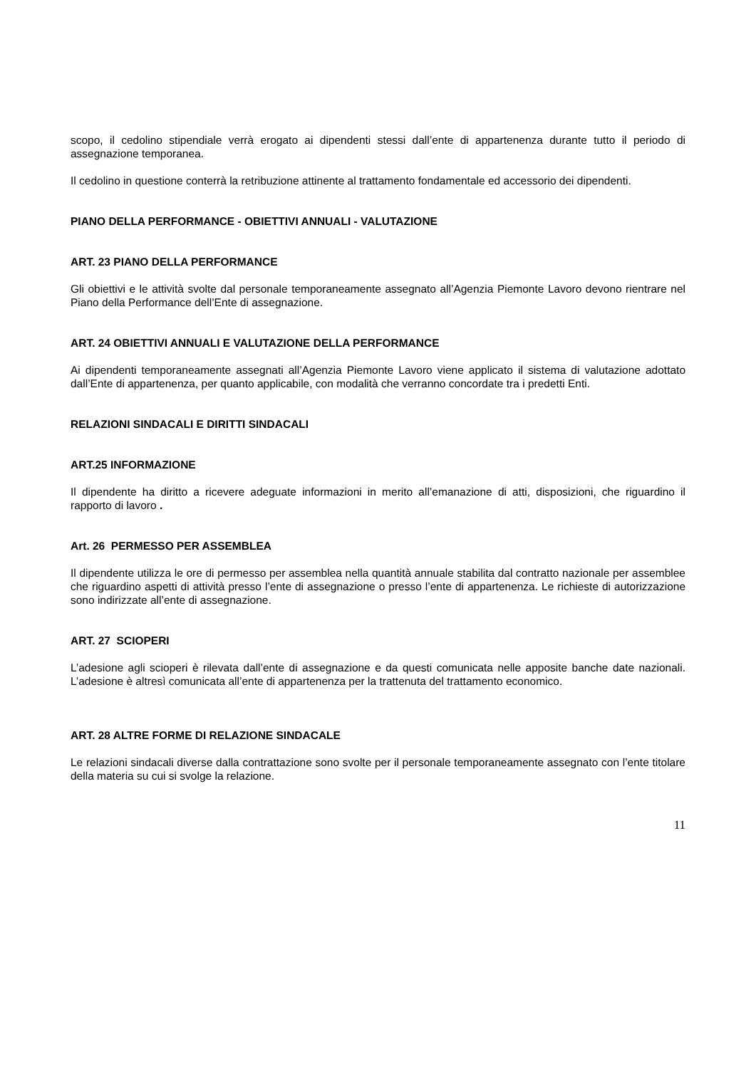scopo, il cedolino stipendiale verrà erogato ai dipendenti stessi dall’ente di appartenenza durante tutto il periodo di assegnazione temporanea.
Il cedolino in questione conterrà la retribuzione attinente al trattamento fondamentale ed accessorio dei dipendenti.
PIANO DELLA PERFORMANCE - OBIETTIVI ANNUALI - VALUTAZIONE
ART. 23 PIANO DELLA PERFORMANCE
Gli obiettivi e le attività svolte dal personale temporaneamente assegnato all’Agenzia Piemonte Lavoro devono rientrare nel Piano della Performance dell’Ente di assegnazione.
ART. 24 OBIETTIVI ANNUALI E VALUTAZIONE DELLA PERFORMANCE
Ai dipendenti temporaneamente assegnati all’Agenzia Piemonte Lavoro viene applicato il sistema di valutazione adottato dall’Ente di appartenenza, per quanto applicabile, con modalità che verranno concordate tra i predetti Enti.
RELAZIONI SINDACALI E DIRITTI SINDACALI
ART.25 INFORMAZIONE
Il dipendente ha diritto a ricevere adeguate informazioni in merito all’emanazione di atti, disposizioni, che riguardino il rapporto di lavoro .
Art. 26 PERMESSO PER ASSEMBLEA
Il dipendente utilizza le ore di permesso per assemblea nella quantità annuale stabilita dal contratto nazionale per assemblee che riguardino aspetti di attività presso l’ente di assegnazione o presso l’ente di appartenenza. Le richieste di autorizzazione sono indirizzate all’ente di assegnazione.
ART. 27 SCIOPERI
L’adesione agli scioperi è rilevata dall’ente di assegnazione e da questi comunicata nelle apposite banche date nazionali. L’adesione è altresì comunicata all’ente di appartenenza per la trattenuta del trattamento economico.
ART. 28 ALTRE FORME DI RELAZIONE SINDACALE
Le relazioni sindacali diverse dalla contrattazione sono svolte per il personale temporaneamente assegnato con l’ente titolare della materia su cui si svolge la relazione.
11